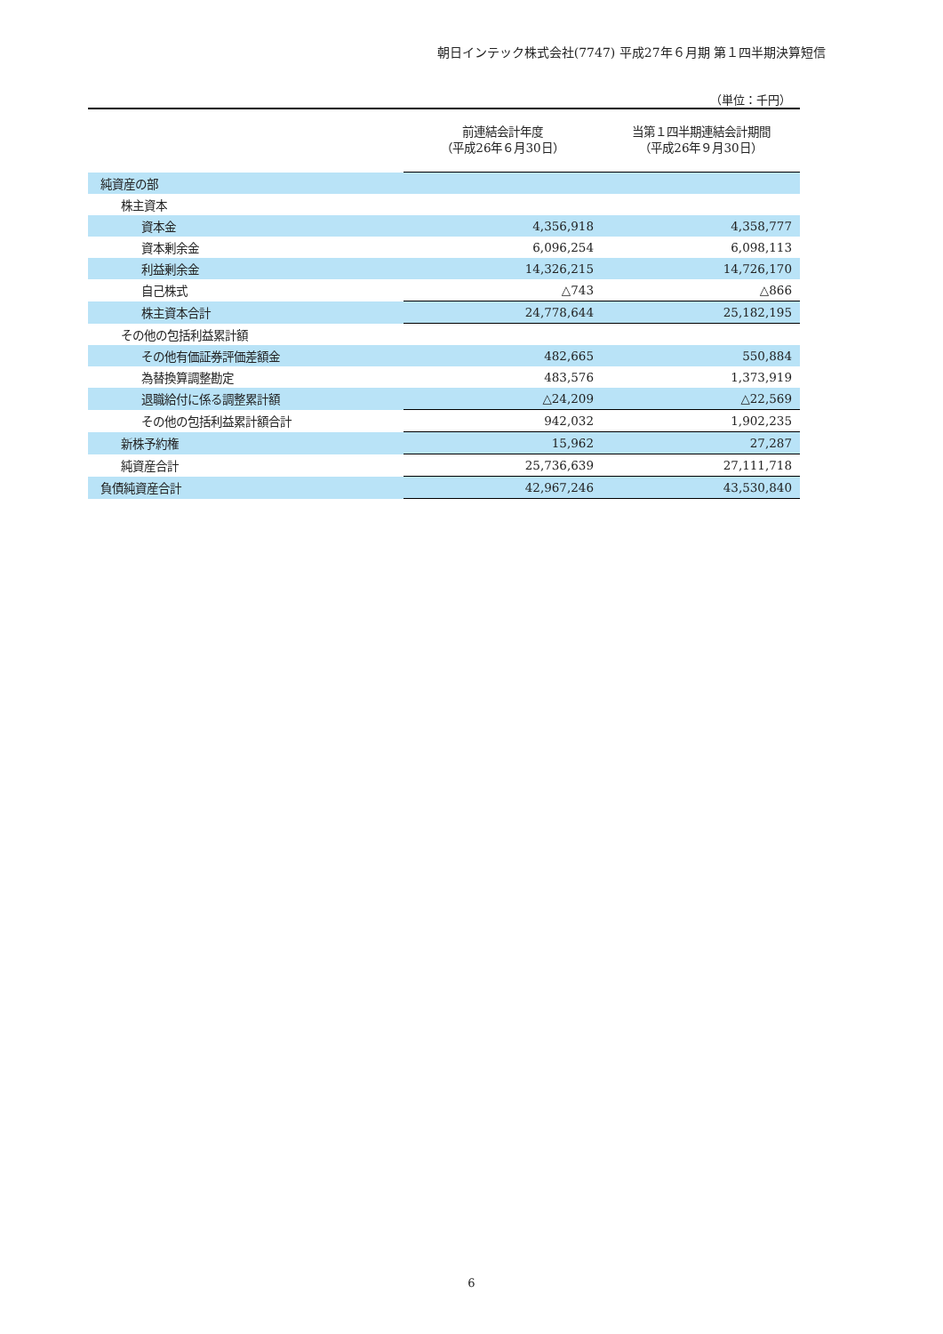朝日インテック株式会社(7747) 平成27年６月期 第１四半期決算短信
（単位：千円）
| | 前連結会計年度 （平成26年６月30日） | 当第１四半期連結会計期間 （平成26年９月30日） |
| --- | --- | --- |
| 純資産の部 | | |
| 株主資本 | | |
| 資本金 | 4,356,918 | 4,358,777 |
| 資本剰余金 | 6,096,254 | 6,098,113 |
| 利益剰余金 | 14,326,215 | 14,726,170 |
| 自己株式 | △743 | △866 |
| 株主資本合計 | 24,778,644 | 25,182,195 |
| その他の包括利益累計額 | | |
| その他有価証券評価差額金 | 482,665 | 550,884 |
| 為替換算調整勘定 | 483,576 | 1,373,919 |
| 退職給付に係る調整累計額 | △24,209 | △22,569 |
| その他の包括利益累計額合計 | 942,032 | 1,902,235 |
| 新株予約権 | 15,962 | 27,287 |
| 純資産合計 | 25,736,639 | 27,111,718 |
| 負債純資産合計 | 42,967,246 | 43,530,840 |
6